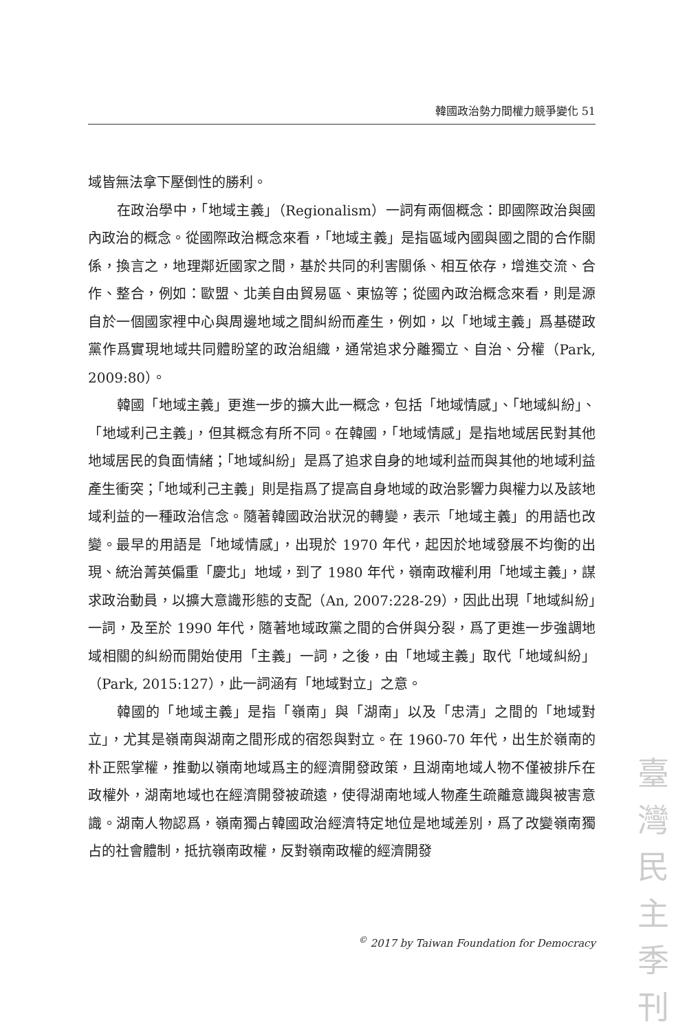韓國政治勢力間權力競爭變化 51
域皆無法拿下壓倒性的勝利。
在政治學中，「地域主義」（Regionalism）一詞有兩個概念：即國際政治與國內政治的概念。從國際政治概念來看，「地域主義」是指區域內國與國之間的合作關係，換言之，地理鄰近國家之間，基於共同的利害關係、相互依存，增進交流、合作、整合，例如：歐盟、北美自由貿易區、東協等；從國內政治概念來看，則是源自於一個國家裡中心與周邊地域之間糾紛而產生，例如，以「地域主義」爲基礎政黨作爲實現地域共同體盼望的政治組織，通常追求分離獨立、自治、分權（Park, 2009:80）。
韓國「地域主義」更進一步的擴大此一概念，包括「地域情感」、「地域糾紛」、「地域利己主義」，但其概念有所不同。在韓國，「地域情感」是指地域居民對其他地域居民的負面情緒；「地域糾紛」是爲了追求自身的地域利益而與其他的地域利益產生衝突；「地域利己主義」則是指爲了提高自身地域的政治影響力與權力以及該地域利益的一種政治信念。隨著韓國政治狀況的轉變，表示「地域主義」的用語也改變。最早的用語是「地域情感」，出現於 1970 年代，起因於地域發展不均衡的出現、統治菁英偏重「慶北」地域，到了 1980 年代，嶺南政權利用「地域主義」，謀求政治動員，以擴大意識形態的支配（An, 2007:228-29），因此出現「地域糾紛」一詞，及至於 1990 年代，隨著地域政黨之間的合併與分裂，爲了更進一步強調地域相關的糾紛而開始使用「主義」一詞，之後，由「地域主義」取代「地域糾紛」（Park, 2015:127），此一詞涵有「地域對立」之意。
韓國的「地域主義」是指「嶺南」與「湖南」以及「忠清」之間的「地域對立」，尤其是嶺南與湖南之間形成的宿怨與對立。在 1960-70 年代，出生於嶺南的朴正熙掌權，推動以嶺南地域爲主的經濟開發政策，且湖南地域人物不僅被排斥在政權外，湖南地域也在經濟開發被疏遠，使得湖南地域人物產生疏離意識與被害意識。湖南人物認爲，嶺南獨占韓國政治經濟特定地位是地域差別，爲了改變嶺南獨占的社會體制，抵抗嶺南政權，反對嶺南政權的經濟開發
<sup>©</sup> 2017 by Taiwan Foundation for Democracy
臺
灣
民
主
季
刊